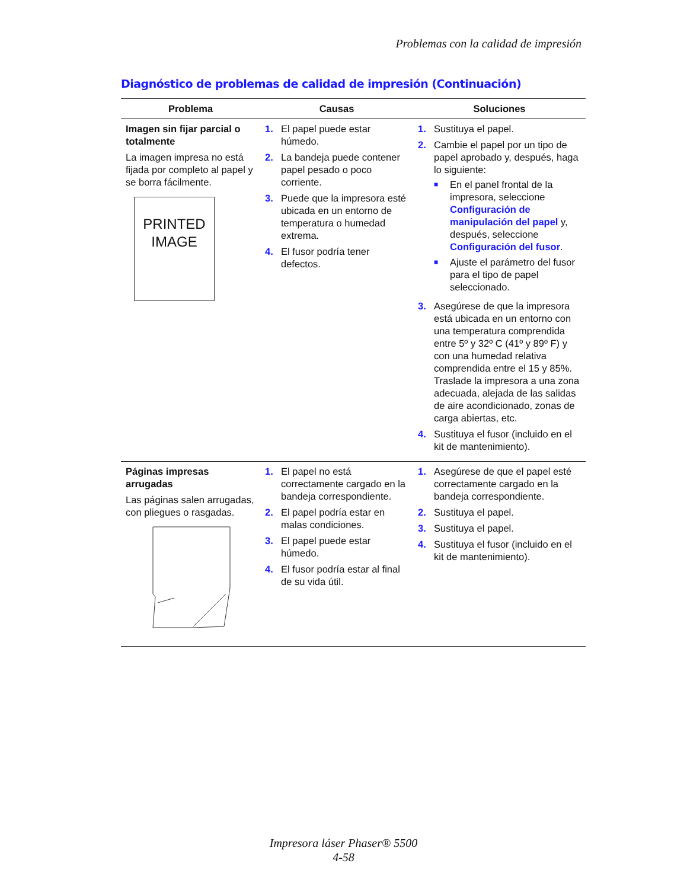Problemas con la calidad de impresión
Diagnóstico de problemas de calidad de impresión (Continuación)
| Problema | Causas | Soluciones |
| --- | --- | --- |
| Imagen sin fijar parcial o totalmente La imagen impresa no está fijada por completo al papel y se borra fácilmente. PRINTED IMAGE | 1. El papel puede estar húmedo. 2. La bandeja puede contener papel pesado o poco corriente. 3. Puede que la impresora esté ubicada en un entorno de temperatura o humedad extrema. 4. El fusor podría tener defectos. | 1. Sustituya el papel. 2. Cambie el papel por un tipo de papel aprobado y, después, haga lo siguiente: ■ En el panel frontal de la impresora, seleccione Configuración de manipulación del papel y, después, seleccione Configuración del fusor . ■ Ajuste el parámetro del fusor para el tipo de papel seleccionado. 3. Asegúrese de que la impresora está ubicada en un entorno con una temperatura comprendida entre 5º y 32º C (41º y 89º F) y con una humedad relativa comprendida entre el 15 y 85%. Traslade la impresora a una zona adecuada, alejada de las salidas de aire acondicionado, zonas de carga abiertas, etc. 4. Sustituya el fusor (incluido en el kit de mantenimiento). |
| Páginas impresas arrugadas Las páginas salen arrugadas, con pliegues o rasgadas. | 1. El papel no está correctamente cargado en la bandeja correspondiente. 2. El papel podría estar en malas condiciones. 3. El papel puede estar húmedo. 4. El fusor podría estar al final de su vida útil. | 1. Asegúrese de que el papel esté correctamente cargado en la bandeja correspondiente. 2. Sustituya el papel. 3. Sustituya el papel. 4. Sustituya el fusor (incluido en el kit de mantenimiento). |
Impresora láser Phaser® 5500
4-58